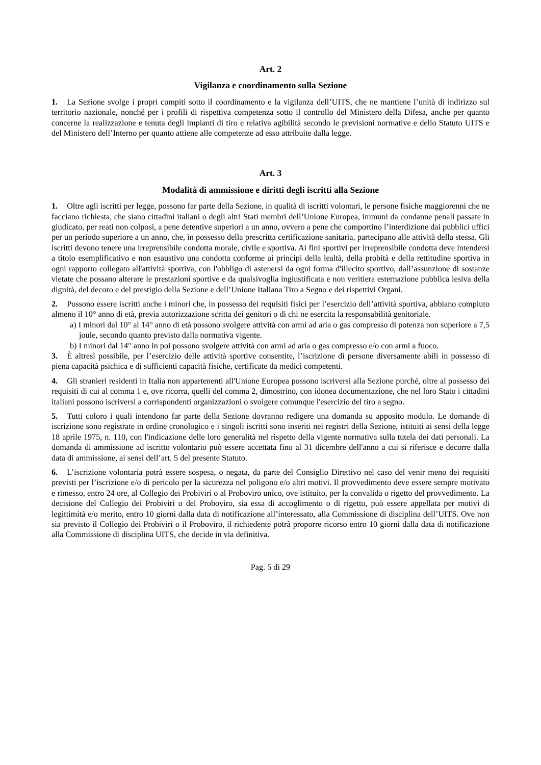Art. 2
Vigilanza e coordinamento sulla Sezione
1. La Sezione svolge i propri compiti sotto il coordinamento e la vigilanza dell’UITS, che ne mantiene l’unità di indirizzo sul territorio nazionale, nonché per i profili di rispettiva competenza sotto il controllo del Ministero della Difesa, anche per quanto concerne la realizzazione e tenuta degli impianti di tiro e relativa agibilità secondo le previsioni normative e dello Statuto UITS e del Ministero dell’Interno per quanto attiene alle competenze ad esso attribuite dalla legge.
Art. 3
Modalità di ammissione e diritti degli iscritti alla Sezione
1. Oltre agli iscritti per legge, possono far parte della Sezione, in qualità di iscritti volontari, le persone fisiche maggiorenni che ne facciano richiesta, che siano cittadini italiani o degli altri Stati membri dell’Unione Europea, immuni da condanne penali passate in giudicato, per reati non colposi, a pene detentive superiori a un anno, ovvero a pene che comportino l’interdizione dai pubblici uffici per un periodo superiore a un anno, che, in possesso della prescritta certificazione sanitaria, partecipano alle attività della stessa. Gli iscritti devono tenere una irreprensibile condotta morale, civile e sportiva. Ai fini sportivi per irreprensibile condotta deve intendersi a titolo esemplificativo e non esaustivo una condotta conforme ai principi della lealtà, della probità e della rettitudine sportiva in ogni rapporto collegato all'attività sportiva, con l'obbligo di astenersi da ogni forma d'illecito sportivo, dall’assunzione di sostanze vietate che possano alterare le prestazioni sportive e da qualsivoglia ingiustificata e non veritiera esternazione pubblica lesiva della dignità, del decoro e del prestigio della Sezione e dell’Unione Italiana Tiro a Segno e dei rispettivi Organi.
2. Possono essere iscritti anche i minori che, in possesso dei requisiti fisici per l’esercizio dell’attività sportiva, abbiano compiuto almeno il 10° anno di età, previa autorizzazione scritta dei genitori o di chi ne esercita la responsabilità genitoriale.
a) I minori dal 10° al 14° anno di età possono svolgere attività con armi ad aria o gas compresso di potenza non superiore a 7,5 joule, secondo quanto previsto dalla normativa vigente.
b) I minori dal 14° anno in poi possono svolgere attività con armi ad aria o gas compresso e/o con armi a fuoco.
3. È altresì possibile, per l’esercizio delle attività sportive consentite, l’iscrizione di persone diversamente abili in possesso di piena capacità psichica e di sufficienti capacità fisiche, certificate da medici competenti.
4. Gli stranieri residenti in Italia non appartenenti all'Unione Europea possono iscriversi alla Sezione purché, oltre al possesso dei requisiti di cui al comma 1 e, ove ricorra, quelli del comma 2, dimostrino, con idonea documentazione, che nel loro Stato i cittadini italiani possono iscriversi a corrispondenti organizzazioni o svolgere comunque l'esercizio del tiro a segno.
5. Tutti coloro i quali intendono far parte della Sezione dovranno redigere una domanda su apposito modulo. Le domande di iscrizione sono registrate in ordine cronologico e i singoli iscritti sono inseriti nei registri della Sezione, istituiti ai sensi della legge 18 aprile 1975, n. 110, con l'indicazione delle loro generalità nel rispetto della vigente normativa sulla tutela dei dati personali. La domanda di ammissione ad iscritto volontario può essere accettata fino al 31 dicembre dell'anno a cui si riferisce e decorre dalla data di ammissione, ai sensi dell’art. 5 del presente Statuto.
6. L’iscrizione volontaria potrà essere sospesa, o negata, da parte del Consiglio Direttivo nel caso del venir meno dei requisiti previsti per l’iscrizione e/o di pericolo per la sicurezza nel poligono e/o altri motivi. Il provvedimento deve essere sempre motivato e rimesso, entro 24 ore, al Collegio dei Probiviri o al Proboviro unico, ove istituito, per la convalida o rigetto del provvedimento. La decisione del Collegio dei Probiviri o del Proboviro, sia essa di accoglimento o di rigetto, può essere appellata per motivi di legittimità e/o merito, entro 10 giorni dalla data di notificazione all’interessato, alla Commissione di disciplina dell’UITS. Ove non sia previsto il Collegio dei Probiviri o il Proboviro, il richiedente potrà proporre ricorso entro 10 giorni dalla data di notificazione alla Commissione di disciplina UITS, che decide in via definitiva.
Pag. 5 di 29